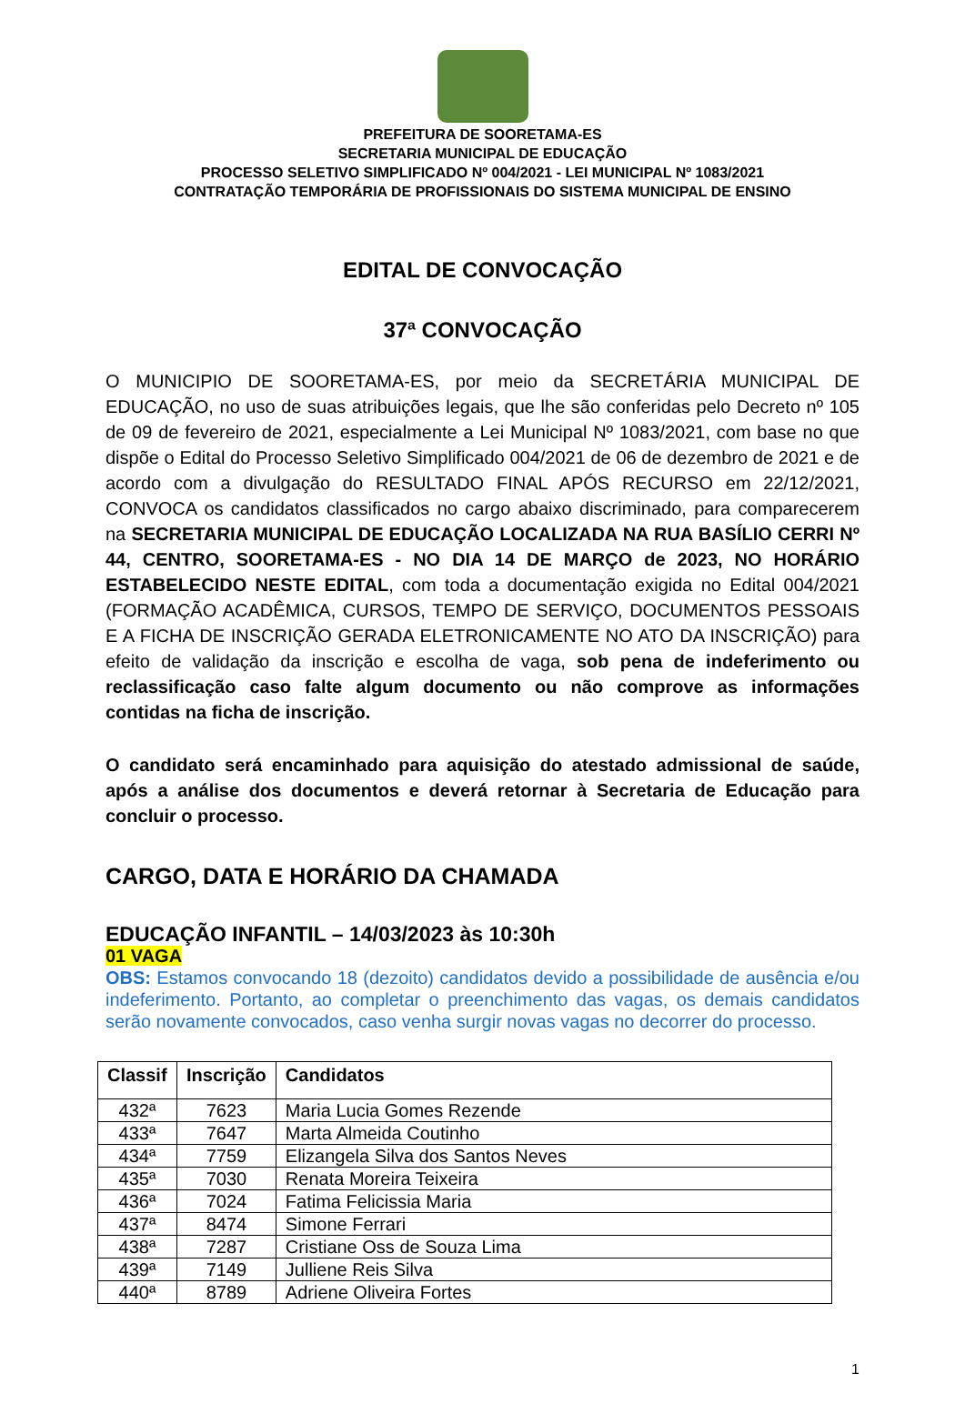PREFEITURA DE SOORETAMA-ES
SECRETARIA MUNICIPAL DE EDUCAÇÃO
PROCESSO SELETIVO SIMPLIFICADO Nº 004/2021 - LEI MUNICIPAL Nº 1083/2021
CONTRATAÇÃO TEMPORÁRIA DE PROFISSIONAIS DO SISTEMA MUNICIPAL DE ENSINO
EDITAL DE CONVOCAÇÃO
37ª CONVOCAÇÃO
O MUNICIPIO DE SOORETAMA-ES, por meio da SECRETÁRIA MUNICIPAL DE EDUCAÇÃO, no uso de suas atribuições legais, que lhe são conferidas pelo Decreto nº 105 de 09 de fevereiro de 2021, especialmente a Lei Municipal Nº 1083/2021, com base no que dispõe o Edital do Processo Seletivo Simplificado 004/2021 de 06 de dezembro de 2021 e de acordo com a divulgação do RESULTADO FINAL APÓS RECURSO em 22/12/2021, CONVOCA os candidatos classificados no cargo abaixo discriminado, para comparecerem na SECRETARIA MUNICIPAL DE EDUCAÇÃO LOCALIZADA NA RUA BASÍLIO CERRI Nº 44, CENTRO, SOORETAMA-ES - NO DIA 14 DE MARÇO de 2023, NO HORÁRIO ESTABELECIDO NESTE EDITAL, com toda a documentação exigida no Edital 004/2021 (FORMAÇÃO ACADÊMICA, CURSOS, TEMPO DE SERVIÇO, DOCUMENTOS PESSOAIS E A FICHA DE INSCRIÇÃO GERADA ELETRONICAMENTE NO ATO DA INSCRIÇÃO) para efeito de validação da inscrição e escolha de vaga, sob pena de indeferimento ou reclassificação caso falte algum documento ou não comprove as informações contidas na ficha de inscrição.
O candidato será encaminhado para aquisição do atestado admissional de saúde, após a análise dos documentos e deverá retornar à Secretaria de Educação para concluir o processo.
CARGO, DATA E HORÁRIO DA CHAMADA
EDUCAÇÃO INFANTIL – 14/03/2023 às 10:30h
01 VAGA
OBS: Estamos convocando 18 (dezoito) candidatos devido a possibilidade de ausência e/ou indeferimento. Portanto, ao completar o preenchimento das vagas, os demais candidatos serão novamente convocados, caso venha surgir novas vagas no decorrer do processo.
| Classif | Inscrição | Candidatos |
| --- | --- | --- |
| 432ª | 7623 | Maria Lucia Gomes Rezende |
| 433ª | 7647 | Marta Almeida Coutinho |
| 434ª | 7759 | Elizangela Silva dos Santos Neves |
| 435ª | 7030 | Renata Moreira Teixeira |
| 436ª | 7024 | Fatima Felicissia Maria |
| 437ª | 8474 | Simone Ferrari |
| 438ª | 7287 | Cristiane Oss de Souza Lima |
| 439ª | 7149 | Julliene Reis Silva |
| 440ª | 8789 | Adriene Oliveira Fortes |
1